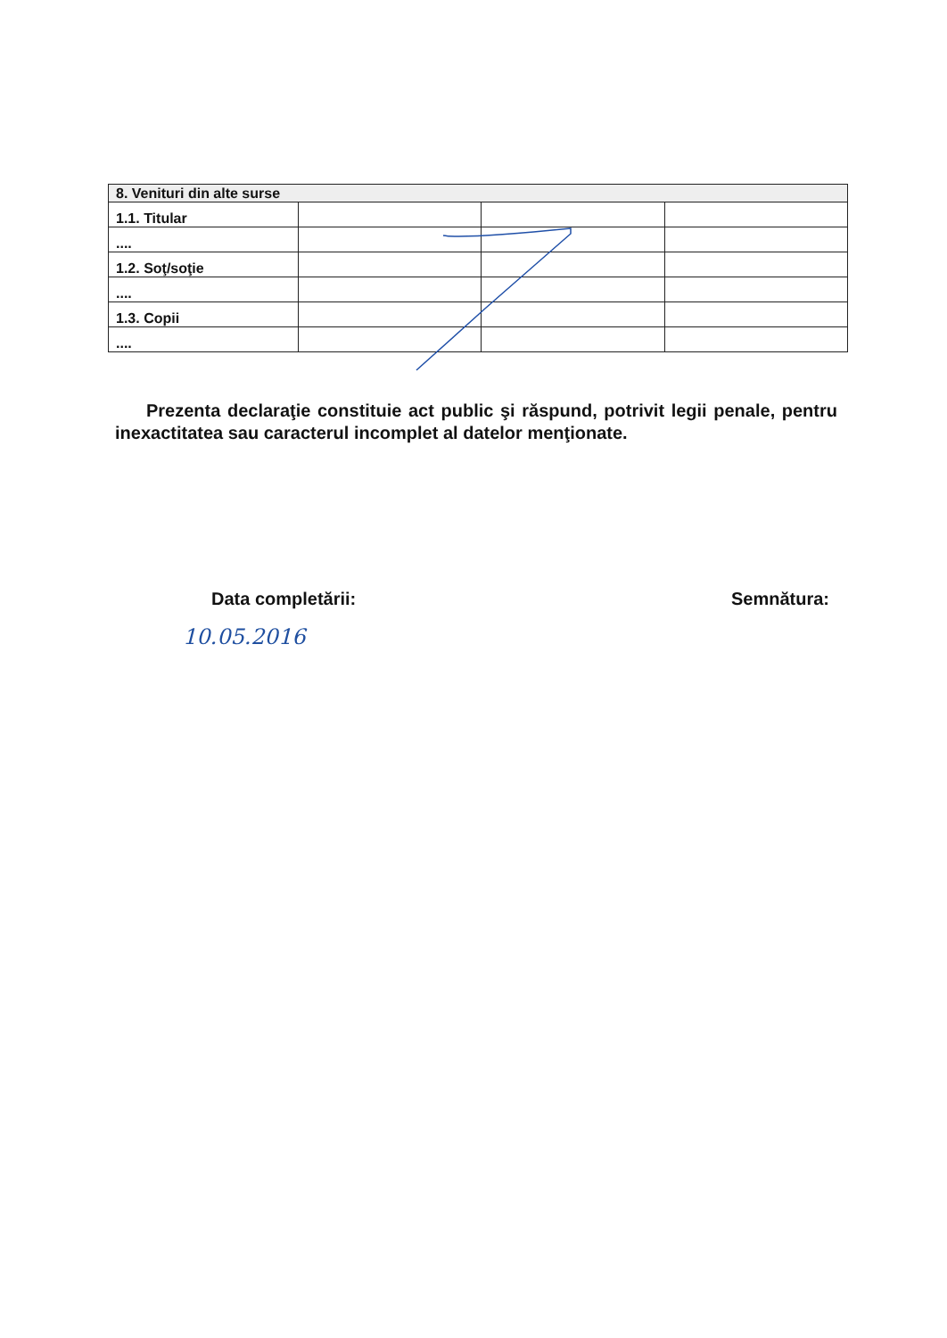| 8. Venituri din alte surse | | | |
| 1.1. Titular | | | |
| .... | | | |
| 1.2. Soţ/soţie | | | |
| .... | | | |
| 1.3. Copii | | | |
| .... | | | |
Prezenta declaraţie constituie act public şi răspund, potrivit legii penale, pentru inexactitatea sau caracterul incomplet al datelor menţionate.
Data completării: Semnătura:
10.05.2016